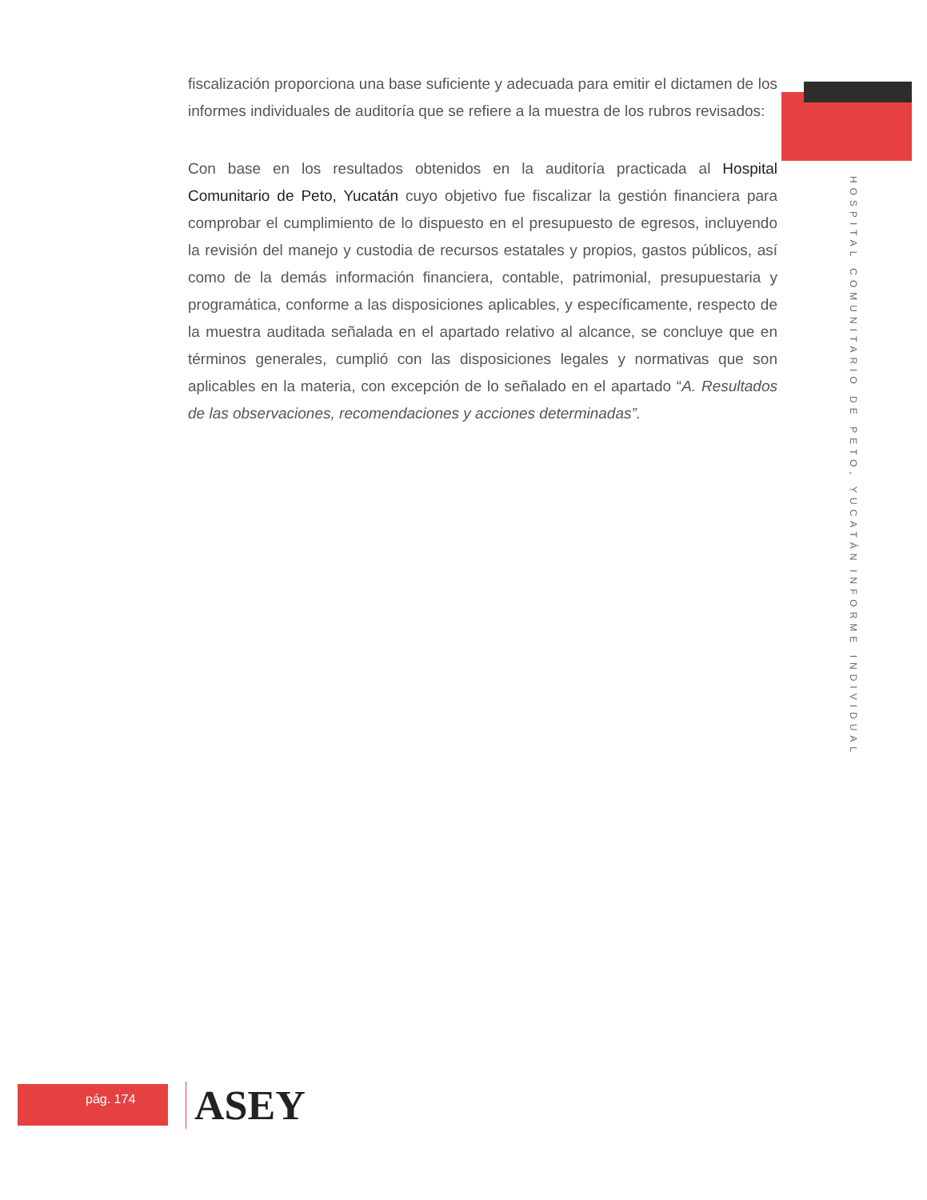fiscalización proporciona una base suficiente y adecuada para emitir el dictamen de los informes individuales de auditoría que se refiere a la muestra de los rubros revisados:
Con base en los resultados obtenidos en la auditoría practicada al Hospital Comunitario de Peto, Yucatán cuyo objetivo fue fiscalizar la gestión financiera para comprobar el cumplimiento de lo dispuesto en el presupuesto de egresos, incluyendo la revisión del manejo y custodia de recursos estatales y propios, gastos públicos, así como de la demás información financiera, contable, patrimonial, presupuestaria y programática, conforme a las disposiciones aplicables, y específicamente, respecto de la muestra auditada señalada en el apartado relativo al alcance, se concluye que en términos generales, cumplió con las disposiciones legales y normativas que son aplicables en la materia, con excepción de lo señalado en el apartado “A. Resultados de las observaciones, recomendaciones y acciones determinadas”.
INFORME INDIVIDUAL
HOSPITAL COMUNITARIO DE PETO, YUCATÁN
pág. 174 ASEY